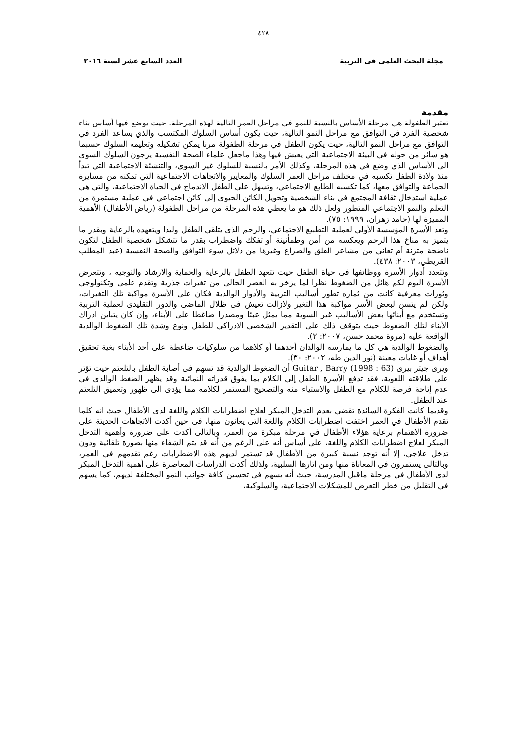٤٢٨
مجلة البحث العلمى فى التربية العدد السابع عشر لسنة ٢٠١٦
مقدمة
تعتبر الطفولة هي مرحلة الأساس بالنسبة للنمو فى مراحل العمر التالية لهذه المرحلة، حيث يوضع فيها أساس بناء شخصية الفرد في التوافق مع مراحل النمو التالية، حيث يكون أساس السلوك المكتسب والذي يساعد الفرد في التوافق مع مراحل النمو التالية، حيث يكون الطفل في مرحلة الطفولة مرنا يمكن تشكيله وتعليمه السلوك حسبما هو سائر من حوله في البيئة الاجتماعية التي يعيش فيها وهذا ماجعل علماء الصحة النفسية يرجون السلوك السوي الى الأساس الذي وضع في هذه المرحلة، وكذلك الأمر بالنسبة للسلوك غير السوي، والتنشئة الاجتماعية التي تبدأ منذ ولادة الطفل تكسبه في مختلف مراحل العمر السلوك والمعايير والاتجاهات الاجتماعية التي تمكنه من مسايرة الجماعة والتوافق معها، كما تكسبه الطابع الاجتماعي، وتسهل على الطفل الاندماج في الحياة الاجتماعية، والتي هي عملية استدخال ثقافة المجتمع في بناء الشخصية وتحويل الكائن الحيوي إلى كائن اجتماعي في عملية مستمرة من التعلم والنمو الاجتماعي المتطور ولعل ذلك هو ما يعطي هذه المرحلة من مراحل الطفولة (رياض الأطفال) الأهمية المميزة لها (حامد زهران، ١٩٩٩: ٧٥).
وتعد الأسرة المؤسسة الأولى لعملية التطبيع الاجتماعي، والرحم الذى يتلقى الطفل وليدا ويتعهده بالرعاية وبقدر ما يتميز به مناخ هذا الرحم ويعكسه من أمن وطمأنينة أو تفكك واضطراب بقدر ما تتشكل شخصية الطفل لتكون ناضجة متزنة أم تعاني من مشاعر القلق والصراع وغيرها من دلائل سوء التوافق والصحة النفسية (عبد المطلب القريطي، ٢٠٠٣: ٤٣٨).
وتتعدد أدوار الأسرة ووظائفها فى حياة الطفل حيث تتعهد الطفل بالرعاية والحماية والارشاد والتوجيه ، وتتعرض الأسرة اليوم لكم هائل من الضغوط نظرا لما يزخر به العصر الحالى من تغيرات جذرية وتقدم علمى وتكنولوجى وثورات معرفية كانت من ثماره تطور أساليب التربية والأدوار الوالدية فكان على الأسرة مواكبة تلك التغيرات، ولكن لم يتسن لبعض الأسر مواكبة هذا التغير ولازالت تعيش فى ظلال الماضى والدور التقليدى لعملية التربية وتستخدم مع أبنائها بعض الأساليب غير السوية مما يمثل عبئا ومصدرا ضاغطا على الأبناء، وإن كان يتباين ادراك الأبناء لتلك الضغوط حيث يتوقف ذلك على التقدير الشخصى الادراكي للطفل ونوع وشدة تلك الضغوط الوالدية الواقعة عليه (مروة محمد حسن، ٢٠٠٧: ٢).
والضغوط الوالدية هي كل ما يمارسه الوالدان أحدهما أو كلاهما من سلوكيات ضاغطة على أحد الأبناء بغية تحقيق أهداف أو غايات معينة (نور الدين طه، ٢٠٠٢: ٣٠).
ويرى جيتر بيرى Guitar , Barry (1998 : 63) أن الضغوط الوالدية قد تسهم فى أصابة الطفل بالتلعثم حيث تؤثر على طلاقته اللغوية، فقد تدفع الأسرة الطفل إلى الكلام بما يفوق قدراته النمائية وقد يظهر الضغط الوالدي فى عدم إتاحة فرصة للكلام مع الطفل والاستياء منه والتصحيح المستمر لكلامه مما يؤدى الى ظهور وتعميق التلعثم عند الطفل.
وقديما كانت الفكرة السائدة تقضى بعدم التدخل المبكر لعلاج اضطرابات الكلام واللغة لدى الأطفال حيث انه كلما تقدم الأطفال في العمر اختفت اضطرابات الكلام واللغة التى يعانون منها، فى حين أكدت الاتجاهات الحديثة على ضرورة الاهتمام برعاية هؤلاء الأطفال في مرحلة مبكرة من العمر، وبالتالى أكدت على ضرورة وأهمية التدخل المبكر لعلاج اضطرابات الكلام واللغة، على أساس أنه على الرغم من أنه قد يتم الشفاء منها بصورة تلقائية ودون تدخل علاجى، إلا أنه توجد نسبة كبيرة من الأطفال قد تستمر لديهم هذه الاضطرابات رغم تقدمهم فى العمر، وبالتالى يستمرون في المعاناة منها ومن اثارها السلبية، ولذلك أكدت الدراسات المعاصرة على أهمية التدخل المبكر لدى الأطفال فى مرحلة ماقبل المدرسة، حيث أنه يسهم فى تحسين كافة جوانب النمو المختلفة لديهم، كما يسهم في التقليل من خطر التعرض للمشكلات الاجتماعية، والسلوكية،